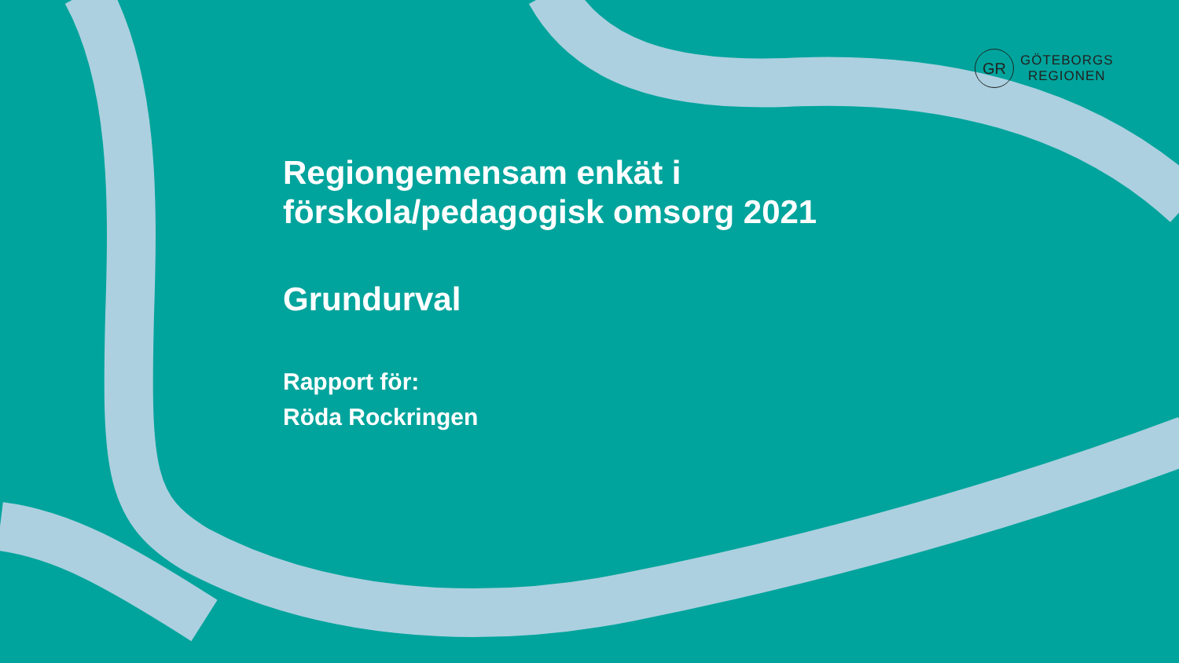GR
GÖTEBORGS
REGIONEN
Regiongemensam enkät i
förskola/pedagogisk omsorg 2021
Grundurval
Rapport för:
Röda Rockringen